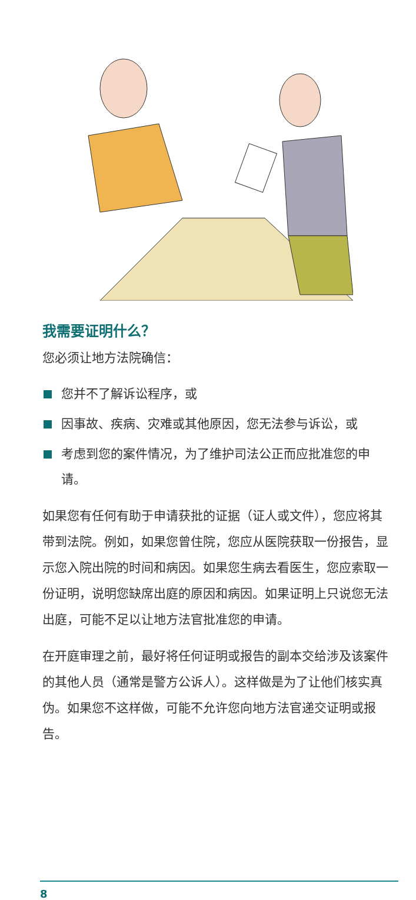我需要证明什么？
您必须让地方法院确信：
您并不了解诉讼程序，或
因事故、疾病、灾难或其他原因，您无法参与诉讼，或
考虑到您的案件情况，为了维护司法公正而应批准您的申请。
如果您有任何有助于申请获批的证据（证人或文件），您应将其带到法院。例如，如果您曾住院，您应从医院获取一份报告，显示您入院出院的时间和病因。如果您生病去看医生，您应索取一份证明，说明您缺席出庭的原因和病因。如果证明上只说您无法出庭，可能不足以让地方法官批准您的申请。
在开庭审理之前，最好将任何证明或报告的副本交给涉及该案件的其他人员（通常是警方公诉人）。这样做是为了让他们核实真伪。如果您不这样做，可能不允许您向地方法官递交证明或报告。
8